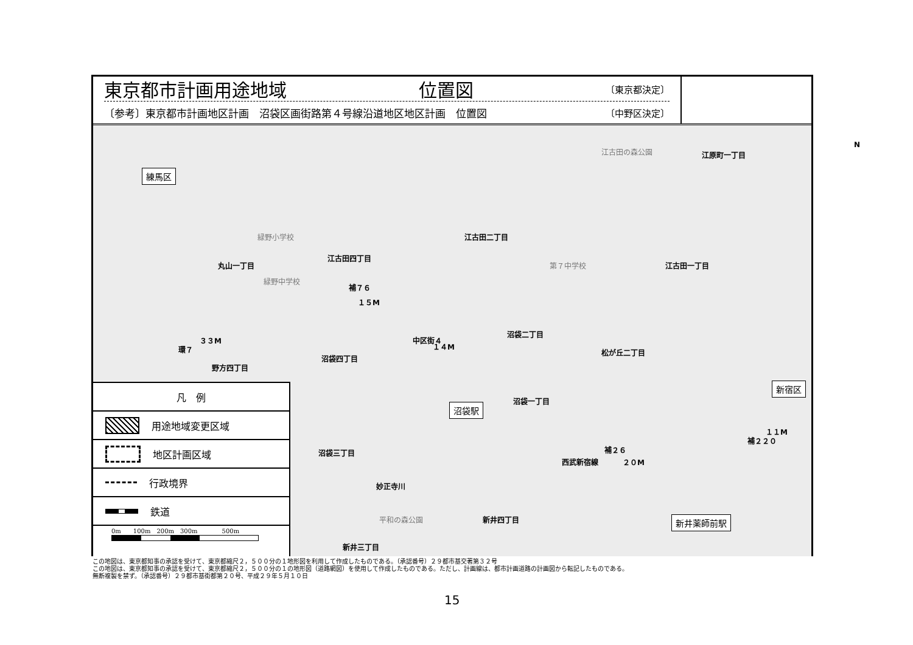東京都市計画用途地域 位置図 〔東京都決定〕
〔参考〕東京都市計画地区計画　沼袋区画街路第４号線沿道地区地区計画　位置図 〔中野区決定〕
N
江古田の森公園 江原町一丁目
練馬区
江古田二丁目 緑野小学校
江古田四丁目
丸山一丁目 第７中学校 江古田一丁目
緑野中学校
補７６
１５M
環７
３３M 中区街４
１４M
沼袋二丁目
松が丘二丁目
沼袋四丁目
野方四丁目
新宿区
沼袋一丁目
沼袋駅
沼袋三丁目
西武新宿線
補２６
２０M
補２２０
１１M
妙正寺川
平和の森公園 新井四丁目 新井薬師前駅
新井三丁目
凡　例
用途地域変更区域
地区計画区域
行政境界
鉄道
0m　　100m　200m　300m　　　　500m
この地図は、東京都知事の承認を受けて、東京都縮尺２，５００分の１地形図を利用して作成したものである。（承認番号）２９都市基交著第３２号
この地図は、東京都知事の承認を受けて、東京都縮尺２，５００分の１の地形図（道路網図）を使用して作成したものである。ただし、計画線は、都市計画道路の計画図から転記したものである。
無断複製を禁ず。（承認番号）２９都市基街都第２０号、平成２９年５月１０日
15